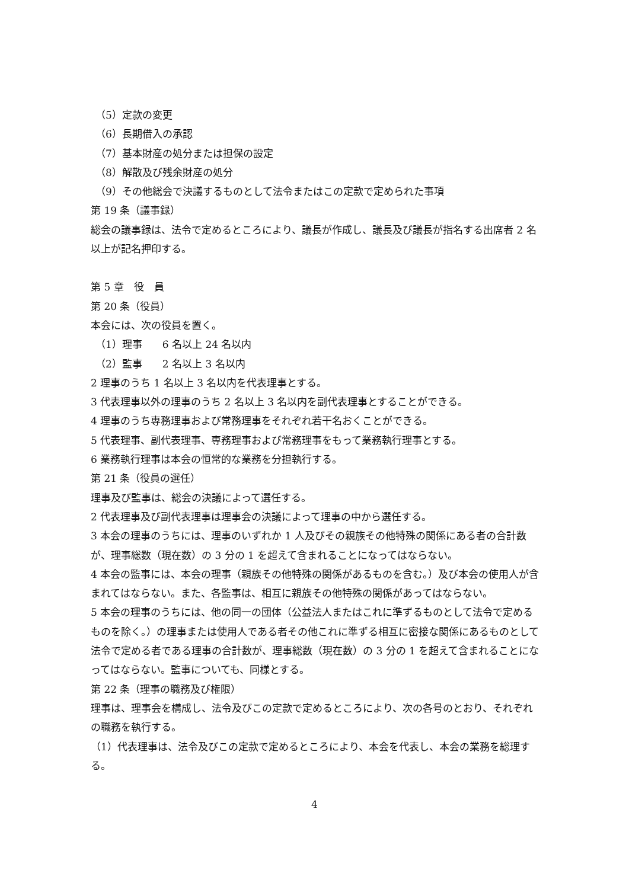（5）定款の変更
（6）長期借入の承認
（7）基本財産の処分または担保の設定
（8）解散及び残余財産の処分
（9）その他総会で決議するものとして法令またはこの定款で定められた事項
第 19 条（議事録）
総会の議事録は、法令で定めるところにより、議長が作成し、議長及び議長が指名する出席者 2 名以上が記名押印する。
第 5 章　役　員
第 20 条（役員）
本会には、次の役員を置く。
（1）理事　　6 名以上 24 名以内
（2）監事　　2 名以上 3 名以内
2 理事のうち 1 名以上 3 名以内を代表理事とする。
3 代表理事以外の理事のうち 2 名以上 3 名以内を副代表理事とすることができる。
4 理事のうち専務理事および常務理事をそれぞれ若干名おくことができる。
5 代表理事、副代表理事、専務理事および常務理事をもって業務執行理事とする。
6 業務執行理事は本会の恒常的な業務を分担執行する。
第 21 条（役員の選任）
理事及び監事は、総会の決議によって選任する。
2 代表理事及び副代表理事は理事会の決議によって理事の中から選任する。
3 本会の理事のうちには、理事のいずれか 1 人及びその親族その他特殊の関係にある者の合計数が、理事総数（現在数）の 3 分の 1 を超えて含まれることになってはならない。
4 本会の監事には、本会の理事（親族その他特殊の関係があるものを含む。）及び本会の使用人が含まれてはならない。また、各監事は、相互に親族その他特殊の関係があってはならない。
5 本会の理事のうちには、他の同一の団体（公益法人またはこれに準ずるものとして法令で定めるものを除く。）の理事または使用人である者その他これに準ずる相互に密接な関係にあるものとして法令で定める者である理事の合計数が、理事総数（現在数）の 3 分の 1 を超えて含まれることになってはならない。監事についても、同様とする。
第 22 条（理事の職務及び権限）
理事は、理事会を構成し、法令及びこの定款で定めるところにより、次の各号のとおり、それぞれの職務を執行する。
（1）代表理事は、法令及びこの定款で定めるところにより、本会を代表し、本会の業務を総理する。
4